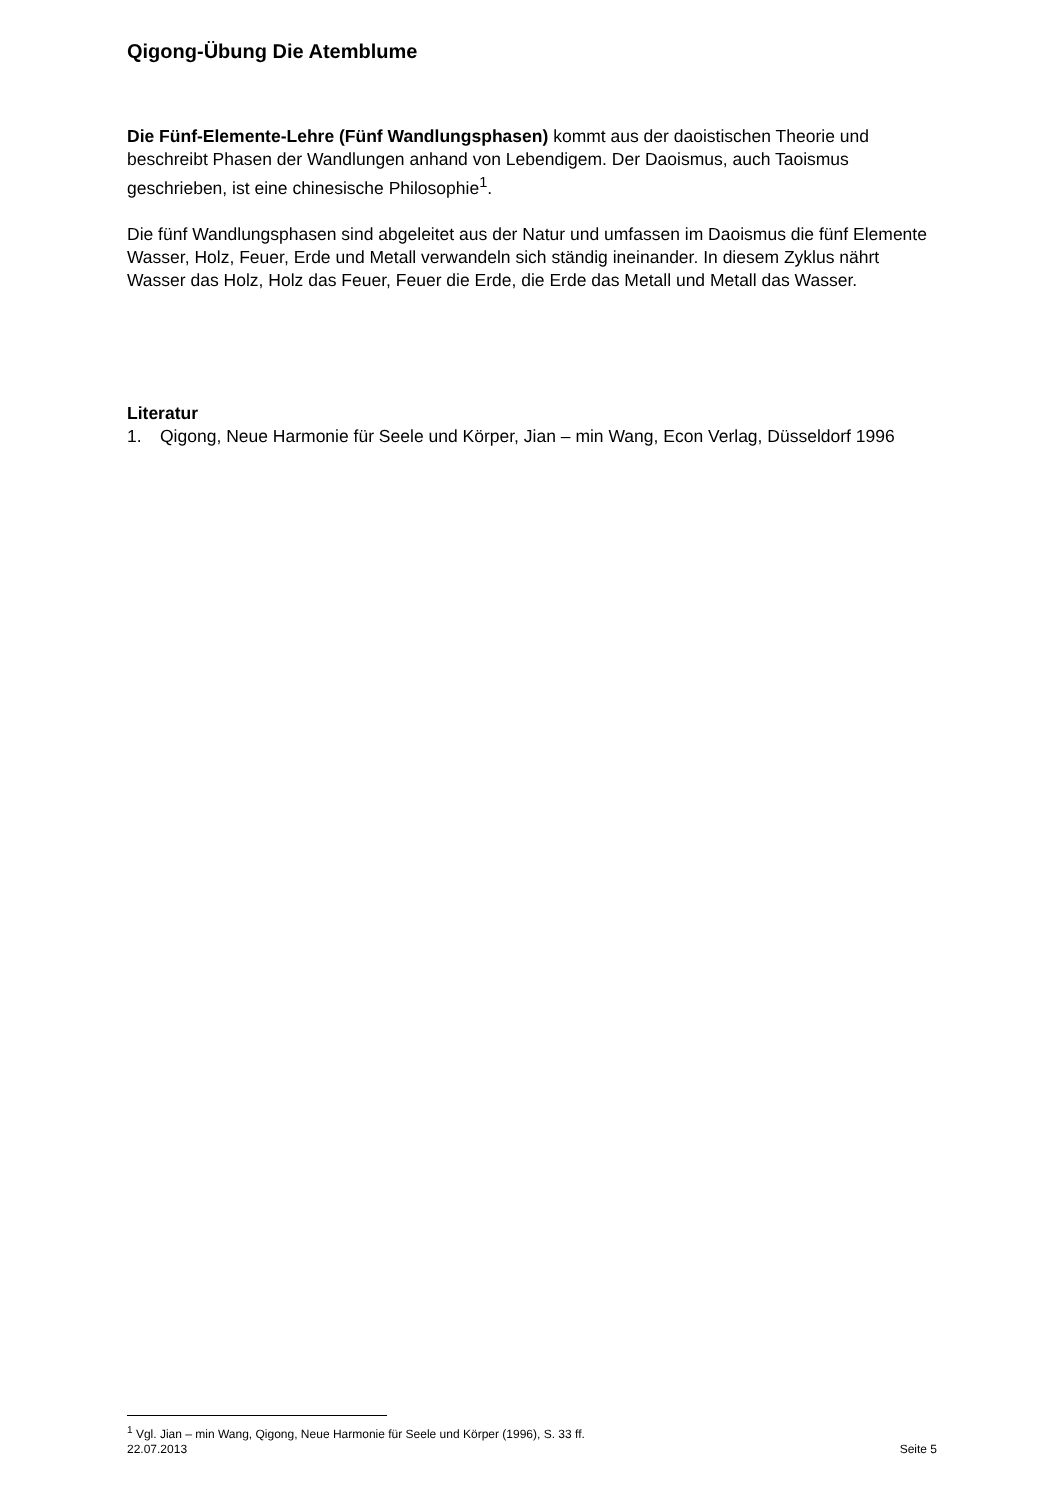Qigong-Übung Die Atemblume
Die Fünf-Elemente-Lehre (Fünf Wandlungsphasen) kommt aus der daoistischen Theorie und beschreibt Phasen der Wandlungen anhand von Lebendigem. Der Daoismus, auch Taoismus geschrieben, ist eine chinesische Philosophie<sup>1</sup>.
Die fünf Wandlungsphasen sind abgeleitet aus der Natur und umfassen im Daoismus die fünf Elemente Wasser, Holz, Feuer, Erde und Metall verwandeln sich ständig ineinander. In diesem Zyklus nährt Wasser das Holz, Holz das Feuer, Feuer die Erde, die Erde das Metall und Metall das Wasser.
Literatur
1. Qigong, Neue Harmonie für Seele und Körper, Jian – min Wang, Econ Verlag, Düsseldorf 1996
<sup>1</sup> Vgl. Jian – min Wang, Qigong, Neue Harmonie für Seele und Körper (1996), S. 33 ff.
22.07.2013 Seite 5